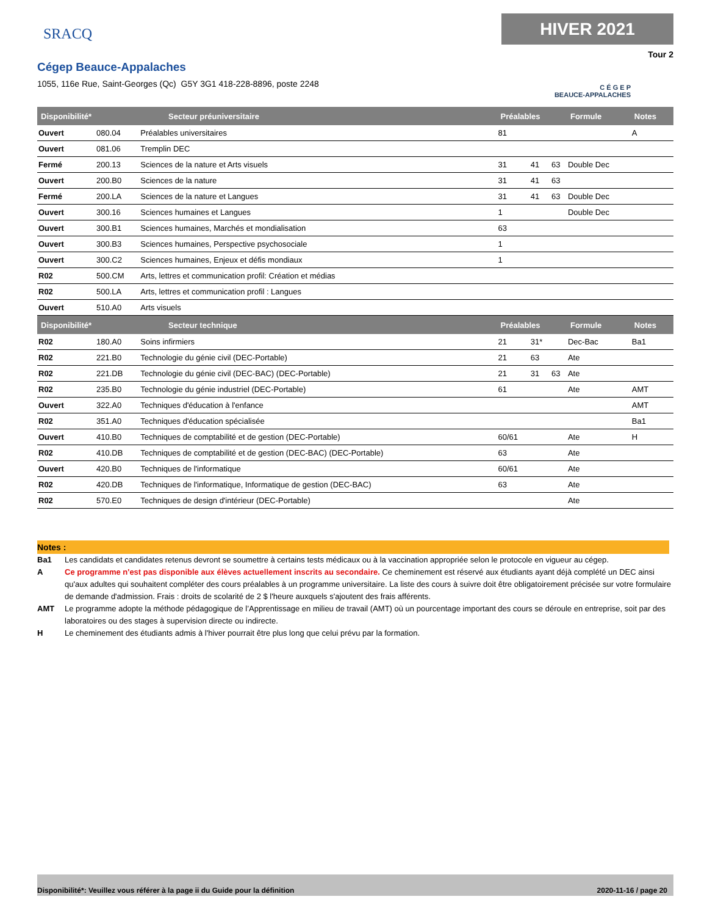SRACQ
Cégep Beauce-Appalaches
1055, 116e Rue, Saint-Georges (Qc) G5Y 3G1 418-228-8896, poste 2248
HIVER 2021
Tour 2
C É G E P
BEAUCE-APPALACHES
| Disponibilité* | Secteur préuniversitaire | | Préalables | | | Formule | Notes |
| --- | --- | --- | --- | --- | --- | --- | --- |
| Ouvert | 080.04 | Préalables universitaires | 81 | | | | A |
| Ouvert | 081.06 | Tremplin DEC | | | | | |
| Fermé | 200.13 | Sciences de la nature et Arts visuels | 31 | 41 | 63 | Double Dec | |
| Ouvert | 200.B0 | Sciences de la nature | 31 | 41 | 63 | | |
| Fermé | 200.LA | Sciences de la nature et Langues | 31 | 41 | 63 | Double Dec | |
| Ouvert | 300.16 | Sciences humaines et Langues | 1 | | | Double Dec | |
| Ouvert | 300.B1 | Sciences humaines, Marchés et mondialisation | 63 | | | | |
| Ouvert | 300.B3 | Sciences humaines, Perspective psychosociale | 1 | | | | |
| Ouvert | 300.C2 | Sciences humaines, Enjeux et défis mondiaux | 1 | | | | |
| R02 | 500.CM | Arts, lettres et communication profil: Création et médias | | | | | |
| R02 | 500.LA | Arts, lettres et communication profil : Langues | | | | | |
| Ouvert | 510.A0 | Arts visuels | | | | | |
| Disponibilité* | Secteur technique | | Préalables | | | Formule | Notes |
| R02 | 180.A0 | Soins infirmiers | 21 | 31* | | Dec-Bac | Ba1 |
| R02 | 221.B0 | Technologie du génie civil (DEC-Portable) | 21 | 63 | | Ate | |
| R02 | 221.DB | Technologie du génie civil (DEC-BAC) (DEC-Portable) | 21 | 31 | 63 | Ate | |
| R02 | 235.B0 | Technologie du génie industriel (DEC-Portable) | 61 | | | Ate | AMT |
| Ouvert | 322.A0 | Techniques d'éducation à l'enfance | | | | | AMT |
| R02 | 351.A0 | Techniques d'éducation spécialisée | | | | | Ba1 |
| Ouvert | 410.B0 | Techniques de comptabilité et de gestion (DEC-Portable) | 60/61 | | | Ate | H |
| R02 | 410.DB | Techniques de comptabilité et de gestion (DEC-BAC) (DEC-Portable) | 63 | | | Ate | |
| Ouvert | 420.B0 | Techniques de l'informatique | 60/61 | | | Ate | |
| R02 | 420.DB | Techniques de l'informatique, Informatique de gestion (DEC-BAC) | 63 | | | Ate | |
| R02 | 570.E0 | Techniques de design d'intérieur (DEC-Portable) | | | | Ate | |
Notes :
Ba1 Les candidats et candidates retenus devront se soumettre à certains tests médicaux ou à la vaccination appropriée selon le protocole en vigueur au cégep.
A Ce programme n'est pas disponible aux élèves actuellement inscrits au secondaire. Ce cheminement est réservé aux étudiants ayant déjà complété un DEC ainsi qu'aux adultes qui souhaitent compléter des cours préalables à un programme universitaire. La liste des cours à suivre doit être obligatoirement précisée sur votre formulaire de demande d'admission. Frais : droits de scolarité de 2 $ l'heure auxquels s'ajoutent des frais afférents.
AMT Le programme adopte la méthode pédagogique de l’Apprentissage en milieu de travail (AMT) où un pourcentage important des cours se déroule en entreprise, soit par des laboratoires ou des stages à supervision directe ou indirecte.
H Le cheminement des étudiants admis à l'hiver pourrait être plus long que celui prévu par la formation.
Disponibilité*: Veuillez vous référer à la page ii du Guide pour la définition 2020-11-16 / page 20